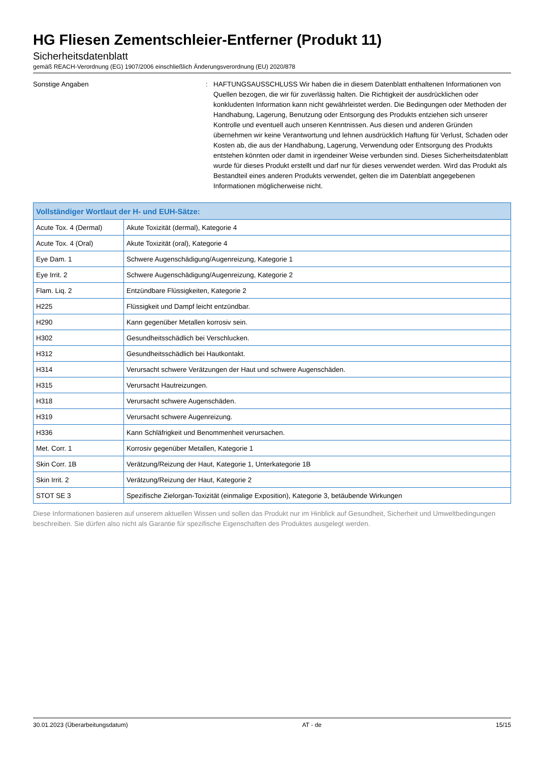HG Fliesen Zementschleier-Entferner (Produkt 11)
Sicherheitsdatenblatt
gemäß REACH-Verordnung (EG) 1907/2006 einschließlich Änderungsverordnung (EU) 2020/878
Sonstige Angaben : HAFTUNGSAUSSCHLUSS Wir haben die in diesem Datenblatt enthaltenen Informationen von Quellen bezogen, die wir für zuverlässig halten. Die Richtigkeit der ausdrücklichen oder konkludenten Information kann nicht gewährleistet werden. Die Bedingungen oder Methoden der Handhabung, Lagerung, Benutzung oder Entsorgung des Produkts entziehen sich unserer Kontrolle und eventuell auch unseren Kenntnissen. Aus diesen und anderen Gründen übernehmen wir keine Verantwortung und lehnen ausdrücklich Haftung für Verlust, Schaden oder Kosten ab, die aus der Handhabung, Lagerung, Verwendung oder Entsorgung des Produkts entstehen könnten oder damit in irgendeiner Weise verbunden sind. Dieses Sicherheitsdatenblatt wurde für dieses Produkt erstellt und darf nur für dieses verwendet werden. Wird das Produkt als Bestandteil eines anderen Produkts verwendet, gelten die im Datenblatt angegebenen Informationen möglicherweise nicht.
| Vollständiger Wortlaut der H- und EUH-Sätze: | |
| --- | --- |
| Acute Tox. 4 (Dermal) | Akute Toxizität (dermal), Kategorie 4 |
| Acute Tox. 4 (Oral) | Akute Toxizität (oral), Kategorie 4 |
| Eye Dam. 1 | Schwere Augenschädigung/Augenreizung, Kategorie 1 |
| Eye Irrit. 2 | Schwere Augenschädigung/Augenreizung, Kategorie 2 |
| Flam. Liq. 2 | Entzündbare Flüssigkeiten, Kategorie 2 |
| H225 | Flüssigkeit und Dampf leicht entzündbar. |
| H290 | Kann gegenüber Metallen korrosiv sein. |
| H302 | Gesundheitsschädlich bei Verschlucken. |
| H312 | Gesundheitsschädlich bei Hautkontakt. |
| H314 | Verursacht schwere Verätzungen der Haut und schwere Augenschäden. |
| H315 | Verursacht Hautreizungen. |
| H318 | Verursacht schwere Augenschäden. |
| H319 | Verursacht schwere Augenreizung. |
| H336 | Kann Schläfrigkeit und Benommenheit verursachen. |
| Met. Corr. 1 | Korrosiv gegenüber Metallen, Kategorie 1 |
| Skin Corr. 1B | Verätzung/Reizung der Haut, Kategorie 1, Unterkategorie 1B |
| Skin Irrit. 2 | Verätzung/Reizung der Haut, Kategorie 2 |
| STOT SE 3 | Spezifische Zielorgan-Toxizität (einmalige Exposition), Kategorie 3, betäubende Wirkungen |
Diese Informationen basieren auf unserem aktuellen Wissen und sollen das Produkt nur im Hinblick auf Gesundheit, Sicherheit und Umweltbedingungen beschreiben. Sie dürfen also nicht als Garantie für spezifische Eigenschaften des Produktes ausgelegt werden.
30.01.2023 (Überarbeitungsdatum) AT - de 15/15